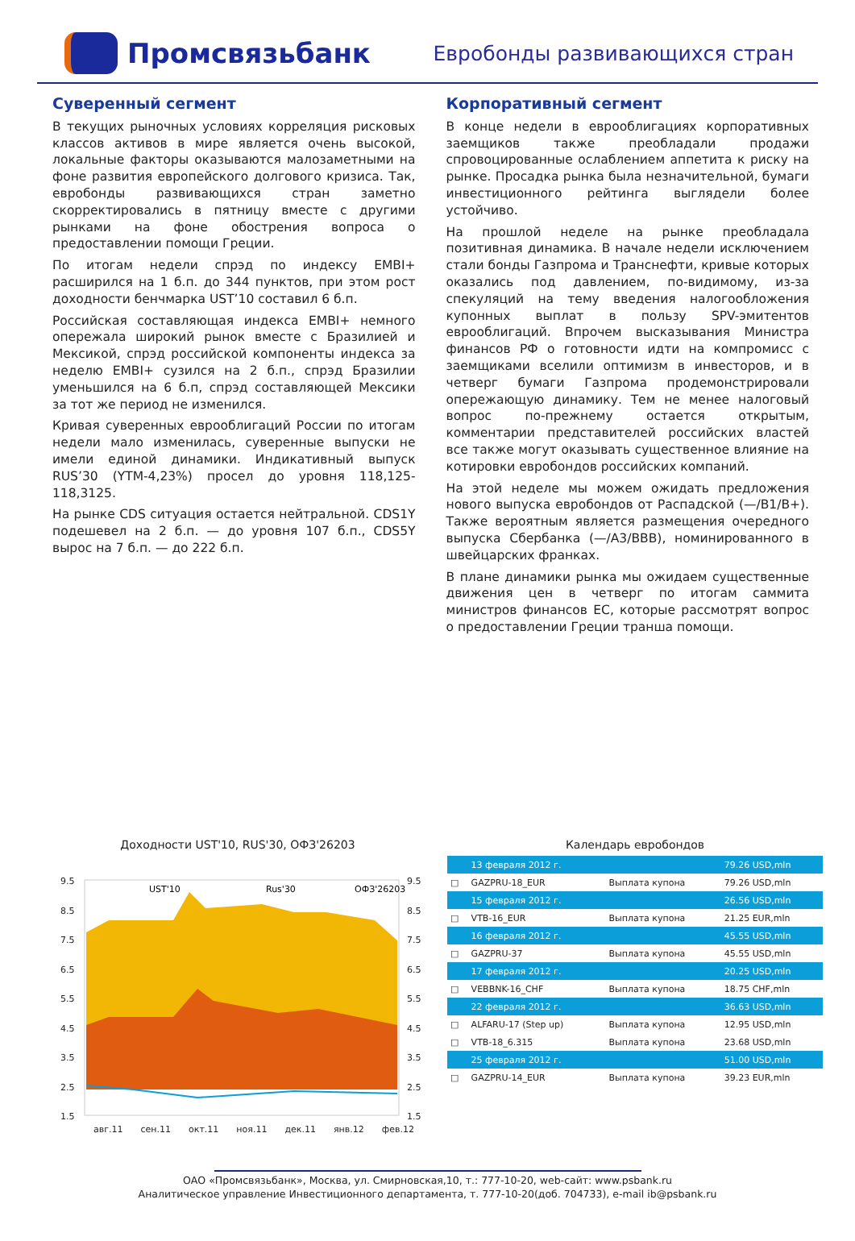Промсвязьбанк
Евробонды развивающихся стран
Суверенный сегмент
В текущих рыночных условиях корреляция рисковых классов активов в мире является очень высокой, локальные факторы оказываются малозаметными на фоне развития европейского долгового кризиса. Так, евробонды развивающихся стран заметно скорректировались в пятницу вместе с другими рынками на фоне обострения вопроса о предоставлении помощи Греции.
По итогам недели спрэд по индексу EMBI+ расширился на 1 б.п. до 344 пунктов, при этом рост доходности бенчмарка UST’10 составил 6 б.п.
Российская составляющая индекса EMBI+ немного опережала широкий рынок вместе с Бразилией и Мексикой, спрэд российской компоненты индекса за неделю EMBI+ сузился на 2 б.п., спрэд Бразилии уменьшился на 6 б.п, спрэд составляющей Мексики за тот же период не изменился.
Кривая суверенных еврооблигаций России по итогам недели мало изменилась, суверенные выпуски не имели единой динамики. Индикативный выпуск RUS’30 (YTM-4,23%) просел до уровня 118,125-118,3125.
На рынке CDS ситуация остается нейтральной. CDS1Y подешевел на 2 б.п. — до уровня 107 б.п., CDS5Y вырос на 7 б.п. — до 222 б.п.
Корпоративный сегмент
В конце недели в еврооблигациях корпоративных заемщиков также преобладали продажи спровоцированные ослаблением аппетита к риску на рынке. Просадка рынка была незначительной, бумаги инвестиционного рейтинга выглядели более устойчиво.
На прошлой неделе на рынке преобладала позитивная динамика. В начале недели исключением стали бонды Газпрома и Транснефти, кривые которых оказались под давлением, по-видимому, из-за спекуляций на тему введения налогообложения купонных выплат в пользу SPV-эмитентов еврооблигаций. Впрочем высказывания Министра финансов РФ о готовности идти на компромисс с заемщиками вселили оптимизм в инвесторов, и в четверг бумаги Газпрома продемонстрировали опережающую динамику. Тем не менее налоговый вопрос по-прежнему остается открытым, комментарии представителей российских властей все также могут оказывать существенное влияние на котировки евробондов российских компаний.
На этой неделе мы можем ожидать предложения нового выпуска евробондов от Распадской (—/B1/B+). Также вероятным является размещения очередного выпуска Сбербанка (—/A3/BBB), номинированного в швейцарских франках.
В плане динамики рынка мы ожидаем существенные движения цен в четверг по итогам саммита министров финансов ЕС, которые рассмотрят вопрос о предоставлении Греции транша помощи.
Доходности UST'10, RUS'30, ОФЗ'26203
9.5
8.5
7.5
6.5
5.5
4.5
3.5
2.5
1.5
9.5
8.5
7.5
6.5
5.5
4.5
3.5
2.5
1.5
UST'10
Rus'30
ОФЗ'26203
авг.11 сен.11 окт.11 ноя.11 дек.11 янв.12 фев.12
Календарь евробондов
| | 13 февраля 2012 г. | | 79.26 USD,mln |
| □ | GAZPRU-18_EUR | Выплата купона | 79.26 USD,mln |
| | 15 февраля 2012 г. | | 26.56 USD,mln |
| □ | VTB-16_EUR | Выплата купона | 21.25 EUR,mln |
| | 16 февраля 2012 г. | | 45.55 USD,mln |
| □ | GAZPRU-37 | Выплата купона | 45.55 USD,mln |
| | 17 февраля 2012 г. | | 20.25 USD,mln |
| □ | VEBBNK-16_CHF | Выплата купона | 18.75 CHF,mln |
| | 22 февраля 2012 г. | | 36.63 USD,mln |
| □ | ALFARU-17 (Step up) | Выплата купона | 12.95 USD,mln |
| □ | VTB-18_6.315 | Выплата купона | 23.68 USD,mln |
| | 25 февраля 2012 г. | | 51.00 USD,mln |
| □ | GAZPRU-14_EUR | Выплата купона | 39.23 EUR,mln |
ОАО «Промсвязьбанк», Москва, ул. Смирновская,10, т.: 777-10-20, web-сайт: www.psbank.ru
Аналитическое управление Инвестиционного департамента, т. 777-10-20(доб. 704733), e-mail ib@psbank.ru